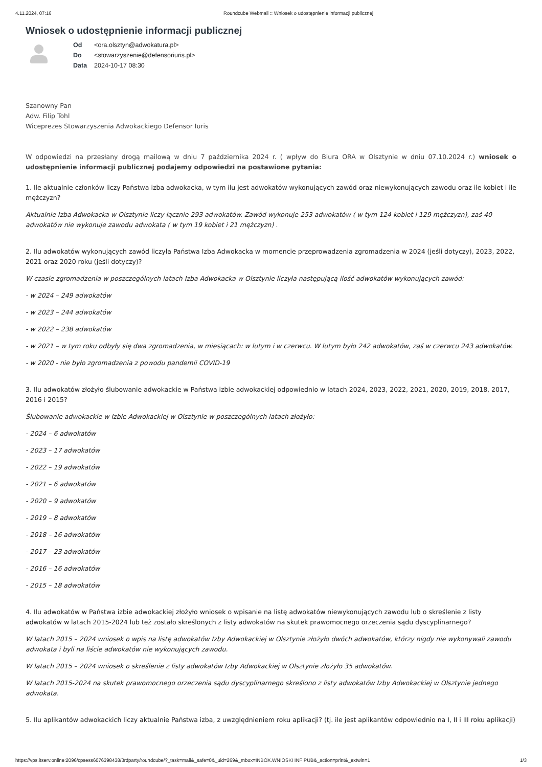4.11.2024, 07:16 Roundcube Webmail :: Wniosek o udostępnienie informacji publicznej
Wniosek o udostępnienie informacji publicznej
| Od | <ora.olsztyn@adwokatura.pl> |
| Do | <stowarzyszenie@defensoriuris.pl> |
| Data | 2024-10-17 08:30 |
Szanowny Pan
Adw. Filip Tohl
Wiceprezes Stowarzyszenia Adwokackiego Defensor Iuris
W odpowiedzi na przesłany drogą mailową w dniu 7 października 2024 r. ( wpływ do Biura ORA w Olsztynie w dniu 07.10.2024 r.) wniosek o udostępnienie informacji publicznej podajemy odpowiedzi na postawione pytania:
1. Ile aktualnie członków liczy Państwa izba adwokacka, w tym ilu jest adwokatów wykonujących zawód oraz niewykonujących zawodu oraz ile kobiet i ile mężczyzn?
Aktualnie Izba Adwokacka w Olsztynie liczy łącznie 293 adwokatów. Zawód wykonuje 253 adwokatów ( w tym 124 kobiet i 129 mężczyzn), zaś 40 adwokatów nie wykonuje zawodu adwokata ( w tym 19 kobiet i 21 mężczyzn) .
2. Ilu adwokatów wykonujących zawód liczyła Państwa Izba Adwokacka w momencie przeprowadzenia zgromadzenia w 2024 (jeśli dotyczy), 2023, 2022, 2021 oraz 2020 roku (jeśli dotyczy)?
W czasie zgromadzenia w poszczególnych latach Izba Adwokacka w Olsztynie liczyła następującą ilość adwokatów wykonujących zawód:
- w 2024 – 249 adwokatów
- w 2023 – 244 adwokatów
- w 2022 – 238 adwokatów
- w 2021 – w tym roku odbyły się dwa zgromadzenia, w miesiącach: w lutym i w czerwcu. W lutym było 242 adwokatów, zaś w czerwcu 243 adwokatów.
- w 2020 - nie było zgromadzenia z powodu pandemii COVID-19
3. Ilu adwokatów złożyło ślubowanie adwokackie w Państwa izbie adwokackiej odpowiednio w latach 2024, 2023, 2022, 2021, 2020, 2019, 2018, 2017, 2016 i 2015?
Ślubowanie adwokackie w Izbie Adwokackiej w Olsztynie w poszczególnych latach złożyło:
- 2024 – 6 adwokatów
- 2023 – 17 adwokatów
- 2022 – 19 adwokatów
- 2021 – 6 adwokatów
- 2020 – 9 adwokatów
- 2019 – 8 adwokatów
- 2018 – 16 adwokatów
- 2017 – 23 adwokatów
- 2016 – 16 adwokatów
- 2015 – 18 adwokatów
4. Ilu adwokatów w Państwa izbie adwokackiej złożyło wniosek o wpisanie na listę adwokatów niewykonujących zawodu lub o skreślenie z listy adwokatów w latach 2015-2024 lub też zostało skreślonych z listy adwokatów na skutek prawomocnego orzeczenia sądu dyscyplinarnego?
W latach 2015 – 2024 wniosek o wpis na listę adwokatów Izby Adwokackiej w Olsztynie złożyło dwóch adwokatów, którzy nigdy nie wykonywali zawodu adwokata i byli na liście adwokatów nie wykonujących zawodu.
W latach 2015 – 2024 wniosek o skreślenie z listy adwokatów Izby Adwokackiej w Olsztynie złożyło 35 adwokatów.
W latach 2015-2024 na skutek prawomocnego orzeczenia sądu dyscyplinarnego skreślono z listy adwokatów Izby Adwokackiej w Olsztynie jednego adwokata.
5. Ilu aplikantów adwokackich liczy aktualnie Państwa izba, z uwzględnieniem roku aplikacji? (tj. ile jest aplikantów odpowiednio na I, II i III roku aplikacji)
https://vps.itserv.online:2096/cpsess6076398438/3rdparty/roundcube/?_task=mail&_safe=0&_uid=269&_mbox=INBOX.WNIOSKI INF PUB&_action=print&_extwin=1 1/3